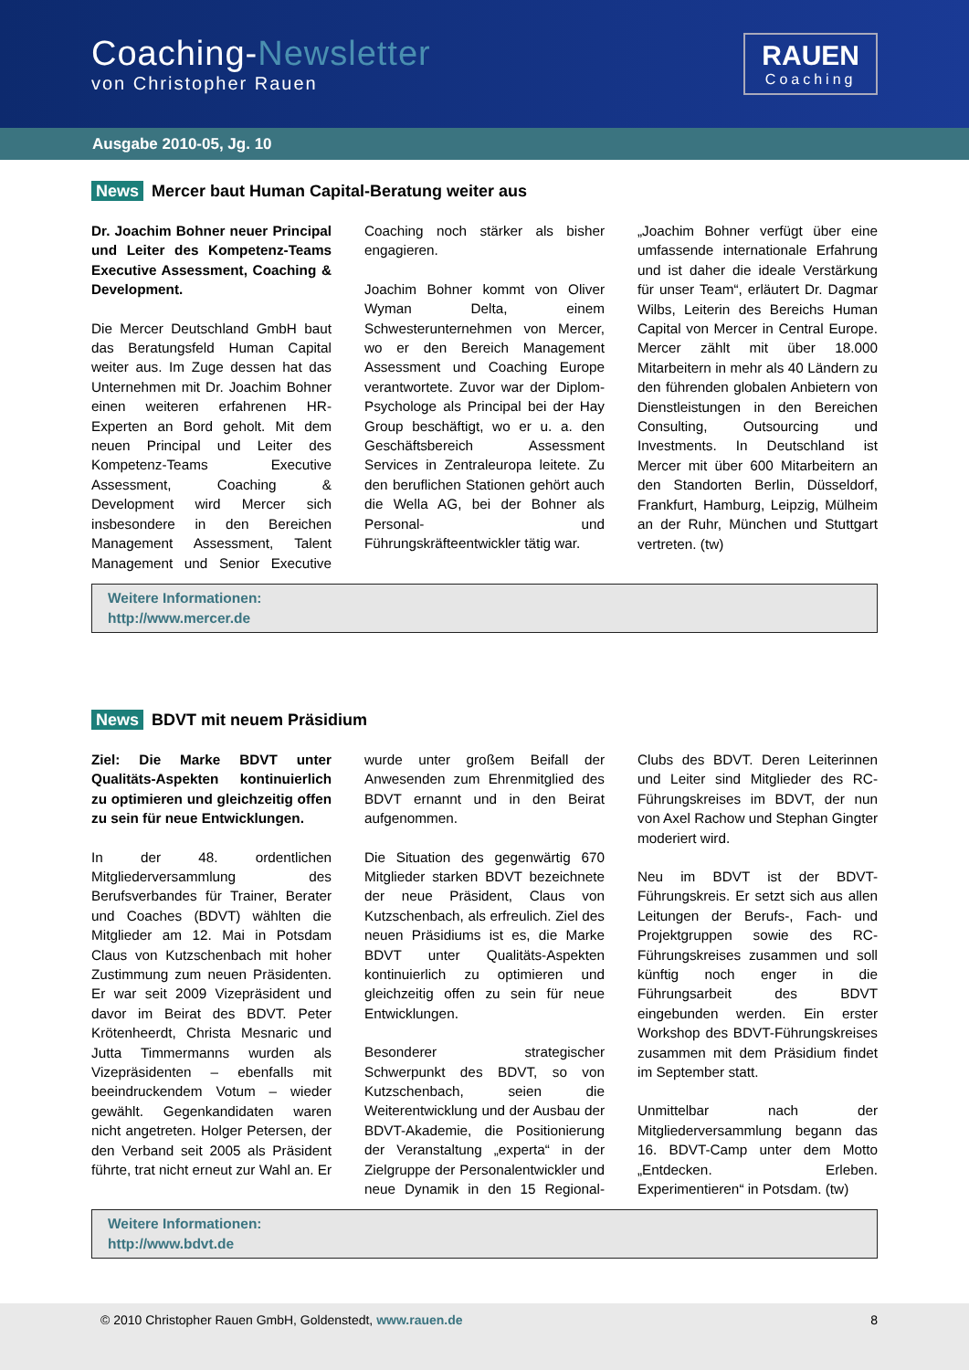Coaching-Newsletter
von Christopher Rauen
RAUEN
Coaching
Ausgabe 2010-05, Jg. 10
News Mercer baut Human Capital-Beratung weiter aus
Dr. Joachim Bohner neuer Principal und Leiter des Kompetenz-Teams Executive Assessment, Coaching & Development.
Die Mercer Deutschland GmbH baut das Beratungsfeld Human Capital weiter aus. Im Zuge dessen hat das Unternehmen mit Dr. Joachim Bohner einen weiteren erfahrenen HR-Experten an Bord geholt. Mit dem neuen Principal und Leiter des Kompetenz-Teams Executive Assessment, Coaching & Development wird Mercer sich insbesondere in den Bereichen Management Assessment, Talent Management und Senior Executive Coaching noch stärker als bisher engagieren.
Joachim Bohner kommt von Oliver Wyman Delta, einem Schwesterunternehmen von Mercer, wo er den Bereich Management Assessment und Coaching Europe verantwortete. Zuvor war der Diplom-Psychologe als Principal bei der Hay Group beschäftigt, wo er u. a. den Geschäftsbereich Assessment Services in Zentraleuropa leitete. Zu den beruflichen Stationen gehört auch die Wella AG, bei der Bohner als Personal- und Führungskräfteentwickler tätig war.
„Joachim Bohner verfügt über eine umfassende internationale Erfahrung und ist daher die ideale Verstärkung für unser Team“, erläutert Dr. Dagmar Wilbs, Leiterin des Bereichs Human Capital von Mercer in Central Europe. Mercer zählt mit über 18.000 Mitarbeitern in mehr als 40 Ländern zu den führenden globalen Anbietern von Dienstleistungen in den Bereichen Consulting, Outsourcing und Investments. In Deutschland ist Mercer mit über 600 Mitarbeitern an den Standorten Berlin, Düsseldorf, Frankfurt, Hamburg, Leipzig, Mülheim an der Ruhr, München und Stuttgart vertreten. (tw)
Weitere Informationen:
http://www.mercer.de
News BDVT mit neuem Präsidium
Ziel: Die Marke BDVT unter Qualitäts-Aspekten kontinuierlich zu optimieren und gleichzeitig offen zu sein für neue Entwicklungen.
In der 48. ordentlichen Mitgliederversammlung des Berufsverbandes für Trainer, Berater und Coaches (BDVT) wählten die Mitglieder am 12. Mai in Potsdam Claus von Kutzschenbach mit hoher Zustimmung zum neuen Präsidenten. Er war seit 2009 Vizepräsident und davor im Beirat des BDVT. Peter Krötenheerdt, Christa Mesnaric und Jutta Timmermanns wurden als Vizepräsidenten – ebenfalls mit beeindruckendem Votum – wieder gewählt. Gegenkandidaten waren nicht angetreten. Holger Petersen, der den Verband seit 2005 als Präsident führte, trat nicht erneut zur Wahl an. Er wurde unter großem Beifall der Anwesenden zum Ehrenmitglied des BDVT ernannt und in den Beirat aufgenommen.
Die Situation des gegenwärtig 670 Mitglieder starken BDVT bezeichnete der neue Präsident, Claus von Kutzschenbach, als erfreulich. Ziel des neuen Präsidiums ist es, die Marke BDVT unter Qualitäts-Aspekten kontinuierlich zu optimieren und gleichzeitig offen zu sein für neue Entwicklungen.
Besonderer strategischer Schwerpunkt des BDVT, so von Kutzschenbach, seien die Weiterentwicklung und der Ausbau der BDVT-Akademie, die Positionierung der Veranstaltung „experta“ in der Zielgruppe der Personalentwickler und neue Dynamik in den 15 Regional-Clubs des BDVT. Deren Leiterinnen und Leiter sind Mitglieder des RC-Führungskreises im BDVT, der nun von Axel Rachow und Stephan Gingter moderiert wird.
Neu im BDVT ist der BDVT-Führungskreis. Er setzt sich aus allen Leitungen der Berufs-, Fach- und Projektgruppen sowie des RC-Führungskreises zusammen und soll künftig noch enger in die Führungsarbeit des BDVT eingebunden werden. Ein erster Workshop des BDVT-Führungskreises zusammen mit dem Präsidium findet im September statt.
Unmittelbar nach der Mitgliederversammlung begann das 16. BDVT-Camp unter dem Motto „Entdecken. Erleben. Experimentieren“ in Potsdam. (tw)
Weitere Informationen:
http://www.bdvt.de
© 2010 Christopher Rauen GmbH, Goldenstedt, www.rauen.de 8